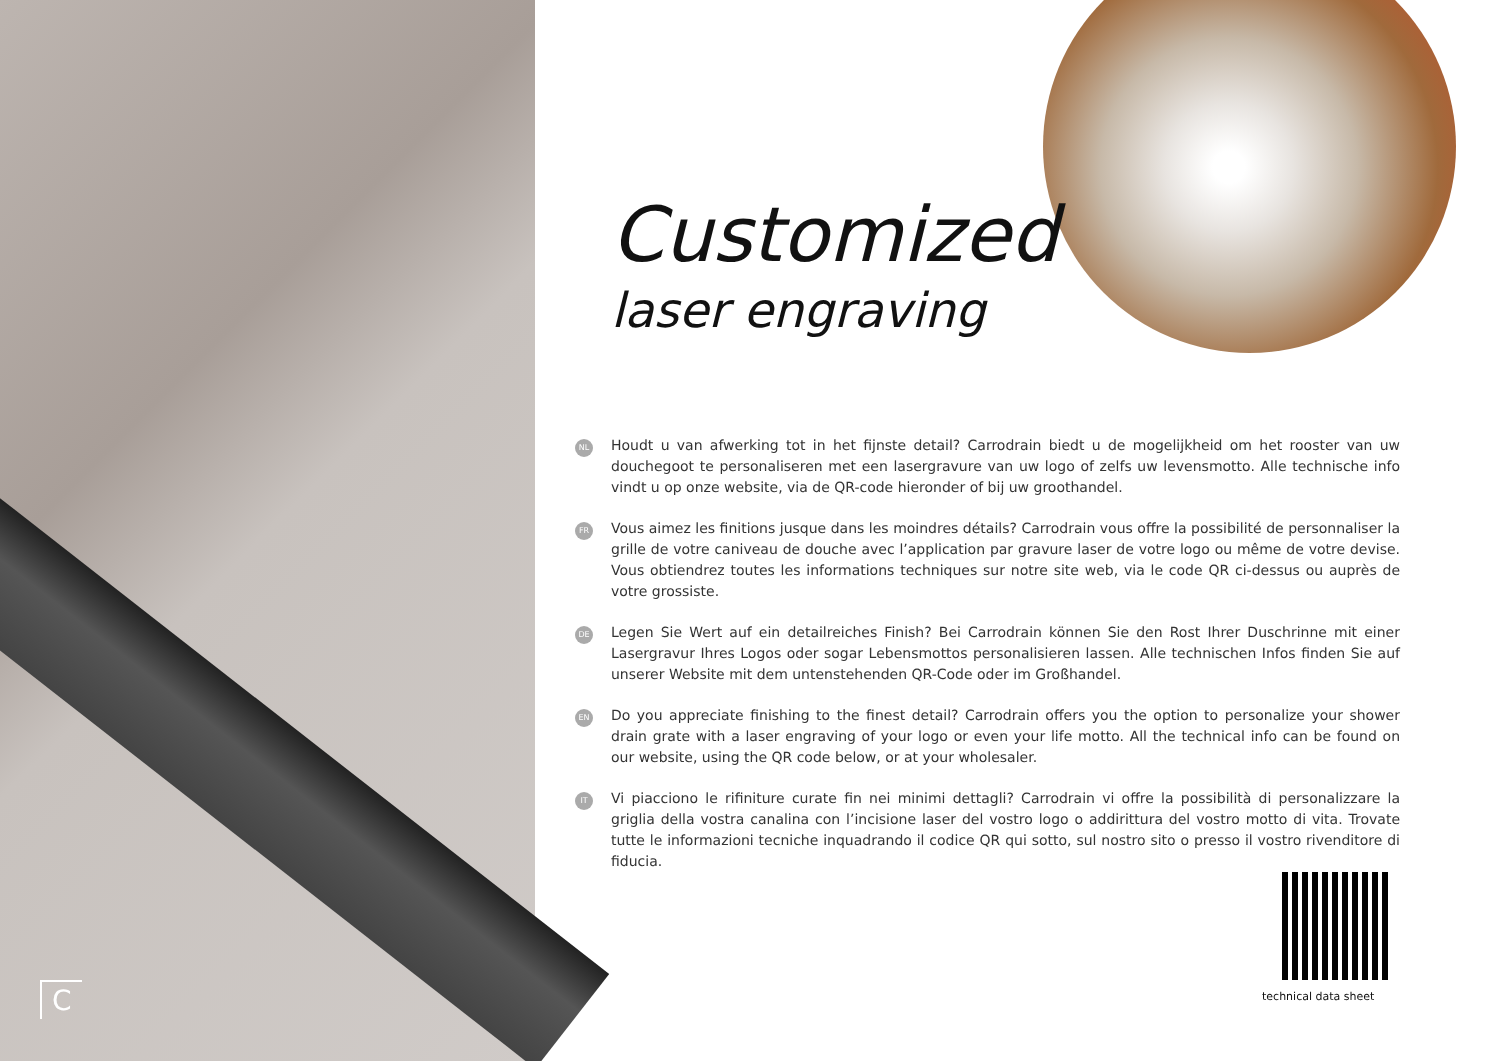C
Customized
laser engraving
NL
Houdt u van afwerking tot in het fijnste detail? Carrodrain biedt u de mogelijkheid om het rooster van uw douchegoot te personaliseren met een lasergravure van uw logo of zelfs uw levensmotto. Alle technische info vindt u op onze website, via de QR-code hieronder of bij uw groothandel.
FR
Vous aimez les finitions jusque dans les moindres détails? Carrodrain vous offre la possibilité de personnaliser la grille de votre caniveau de douche avec l’application par gravure laser de votre logo ou même de votre devise. Vous obtiendrez toutes les informations techniques sur notre site web, via le code QR ci-dessus ou auprès de votre grossiste.
DE
Legen Sie Wert auf ein detailreiches Finish? Bei Carrodrain können Sie den Rost Ihrer Duschrinne mit einer Lasergravur Ihres Logos oder sogar Lebensmottos personalisieren lassen. Alle technischen Infos finden Sie auf unserer Website mit dem untenstehenden QR-Code oder im Großhandel.
EN
Do you appreciate finishing to the finest detail? Carrodrain offers you the option to personalize your shower drain grate with a laser engraving of your logo or even your life motto. All the technical info can be found on our website, using the QR code below, or at your wholesaler.
IT
Vi piacciono le rifiniture curate fin nei minimi dettagli? Carrodrain vi offre la possibilità di personalizzare la griglia della vostra canalina con l’incisione laser del vostro logo o addirittura del vostro motto di vita. Trovate tutte le informazioni tecniche inquadrando il codice QR qui sotto, sul nostro sito o presso il vostro rivenditore di fiducia.
technical data sheet